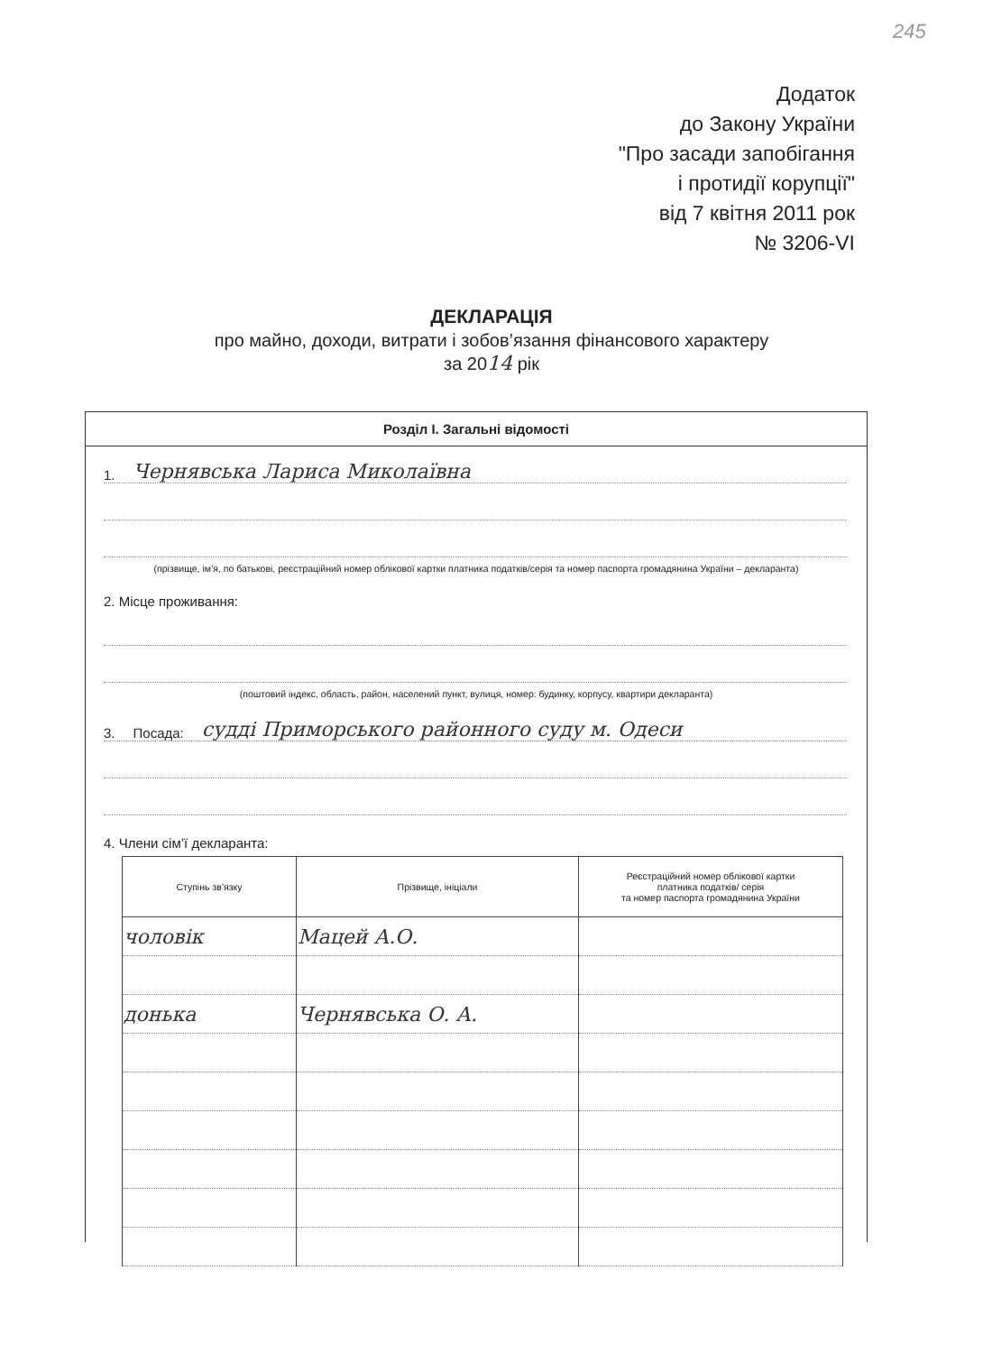245
Додаток
до Закону України
"Про засади запобігання
і протидії корупції"
від 7 квітня 2011 рок
№ 3206-VI
ДЕКЛАРАЦІЯ
про майно, доходи, витрати і зобов’язання фінансового характеру
за 2014 рік
Розділ І. Загальні відомості
1. Чернявська Лариса Миколаївна
(прізвище, ім’я, по батькові, реєстраційний номер облікової картки платника податків/серія та номер паспорта громадянина України – декларанта)
2. Місце проживання:
(поштовий індекс, область, район, населений пункт, вулиця, номер: будинку, корпусу, квартири декларанта)
3. Посада: судді Приморського районного суду м. Одеси
4. Члени сім’ї декларанта:
| Ступінь зв’язку | Прізвище, ініціали | Реєстраційний номер облікової картки платника податків/ серія та номер паспорта громадянина України |
| --- | --- | --- |
| чоловік | Мацей А.О. | |
| донька | Чернявська О. А. | |